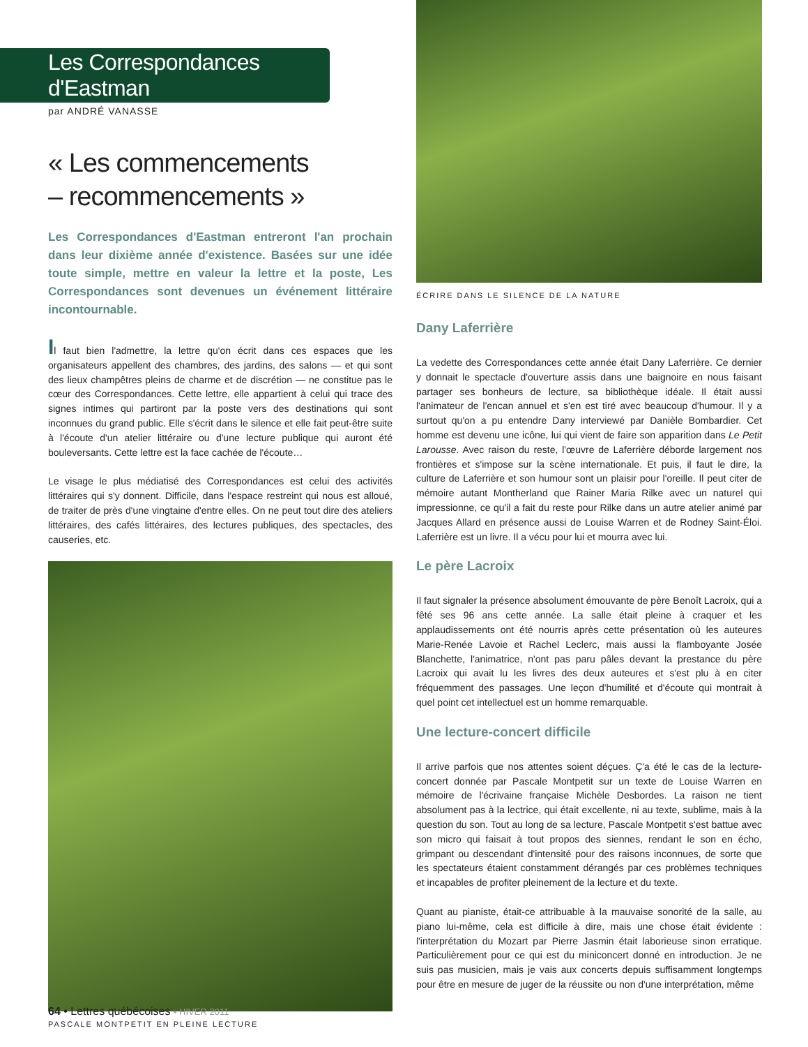Les Correspondances d'Eastman
par ANDRÉ VANASSE
« Les commencements
– recommencements »
Les Correspondances d'Eastman entreront l'an prochain dans leur dixième année d'existence. Basées sur une idée toute simple, mettre en valeur la lettre et la poste, Les Correspondances sont devenues un événement littéraire incontournable.
Il faut bien l'admettre, la lettre qu'on écrit dans ces espaces que les organisateurs appellent des chambres, des jardins, des salons — et qui sont des lieux champêtres pleins de charme et de discrétion — ne constitue pas le cœur des Correspondances. Cette lettre, elle appartient à celui qui trace des signes intimes qui partiront par la poste vers des destinations qui sont inconnues du grand public. Elle s'écrit dans le silence et elle fait peut-être suite à l'écoute d'un atelier littéraire ou d'une lecture publique qui auront été bouleversants. Cette lettre est la face cachée de l'écoute…
Le visage le plus médiatisé des Correspondances est celui des activités littéraires qui s'y donnent. Difficile, dans l'espace restreint qui nous est alloué, de traiter de près d'une vingtaine d'entre elles. On ne peut tout dire des ateliers littéraires, des cafés littéraires, des lectures publiques, des spectacles, des causeries, etc.
PASCALE MONTPETIT EN PLEINE LECTURE
ÉCRIRE DANS LE SILENCE DE LA NATURE
Dany Laferrière
La vedette des Correspondances cette année était Dany Laferrière. Ce dernier y donnait le spectacle d'ouverture assis dans une baignoire en nous faisant partager ses bonheurs de lecture, sa bibliothèque idéale. Il était aussi l'animateur de l'encan annuel et s'en est tiré avec beaucoup d'humour. Il y a surtout qu'on a pu entendre Dany interviewé par Danièle Bombardier. Cet homme est devenu une icône, lui qui vient de faire son apparition dans Le Petit Larousse. Avec raison du reste, l'œuvre de Laferrière déborde largement nos frontières et s'impose sur la scène internationale. Et puis, il faut le dire, la culture de Laferrière et son humour sont un plaisir pour l'oreille. Il peut citer de mémoire autant Montherland que Rainer Maria Rilke avec un naturel qui impressionne, ce qu'il a fait du reste pour Rilke dans un autre atelier animé par Jacques Allard en présence aussi de Louise Warren et de Rodney Saint-Éloi. Laferrière est un livre. Il a vécu pour lui et mourra avec lui.
Le père Lacroix
Il faut signaler la présence absolument émouvante de père Benoît Lacroix, qui a fêté ses 96 ans cette année. La salle était pleine à craquer et les applaudissements ont été nourris après cette présentation où les auteures Marie-Renée Lavoie et Rachel Leclerc, mais aussi la flamboyante Josée Blanchette, l'animatrice, n'ont pas paru pâles devant la prestance du père Lacroix qui avait lu les livres des deux auteures et s'est plu à en citer fréquemment des passages. Une leçon d'humilité et d'écoute qui montrait à quel point cet intellectuel est un homme remarquable.
Une lecture-concert difficile
Il arrive parfois que nos attentes soient déçues. Ç'a été le cas de la lecture-concert donnée par Pascale Montpetit sur un texte de Louise Warren en mémoire de l'écrivaine française Michèle Desbordes. La raison ne tient absolument pas à la lectrice, qui était excellente, ni au texte, sublime, mais à la question du son. Tout au long de sa lecture, Pascale Montpetit s'est battue avec son micro qui faisait à tout propos des siennes, rendant le son en écho, grimpant ou descendant d'intensité pour des raisons inconnues, de sorte que les spectateurs étaient constamment dérangés par ces problèmes techniques et incapables de profiter pleinement de la lecture et du texte.
Quant au pianiste, était-ce attribuable à la mauvaise sonorité de la salle, au piano lui-même, cela est difficile à dire, mais une chose était évidente : l'interprétation du Mozart par Pierre Jasmin était laborieuse sinon erratique. Particulièrement pour ce qui est du miniconcert donné en introduction. Je ne suis pas musicien, mais je vais aux concerts depuis suffisamment longtemps pour être en mesure de juger de la réussite ou non d'une interprétation, même
64 • Lettres québécoises • HIVER 2011